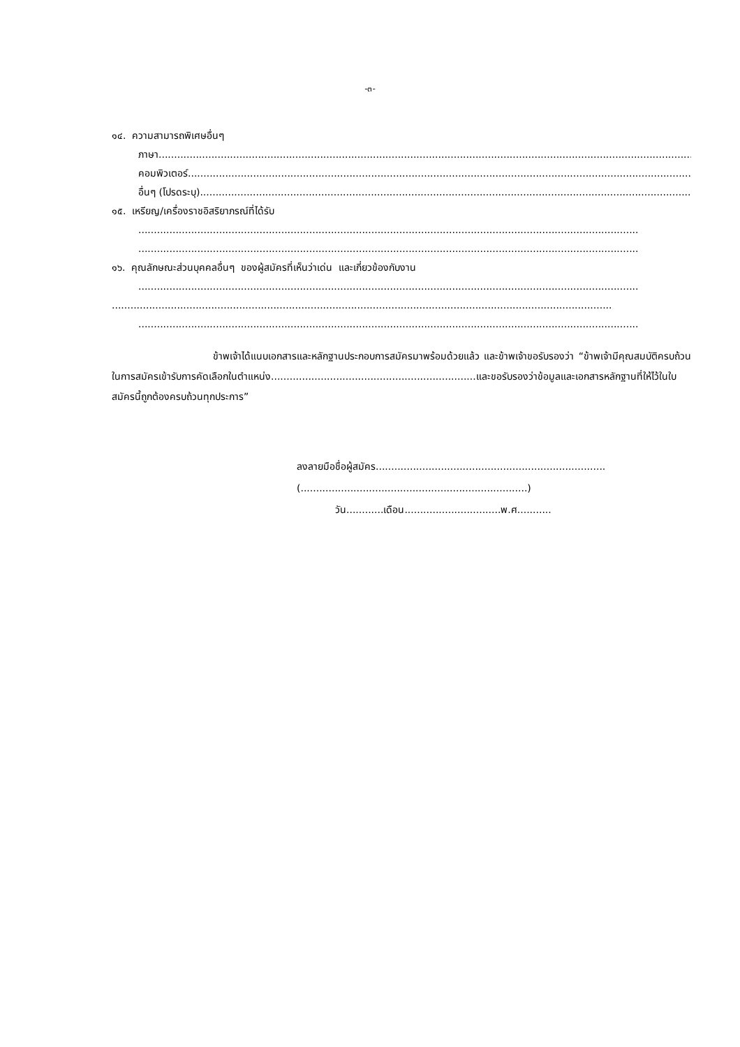-๓-
๑๔. ความสามารถพิเศษอื่นๆ
ภาษา..............................................................................................................................................................................................
คอมพิวเตอร์..............................................................................................................................................................................................
อื่นๆ (โปรดระบุ)..............................................................................................................................................................................................
๑๕. เหรียญ/เครื่องราชอิสริยาภรณ์ที่ได้รับ
.................................................................................................................................................................
.................................................................................................................................................................
๑๖. คุณลักษณะส่วนบุคคลอื่นๆ ของผู้สมัครที่เห็นว่าเด่น และเกี่ยวข้องกับงาน
.................................................................................................................................................................
.................................................................................................................................................................
.................................................................................................................................................................
ข้าพเจ้าได้แนบเอกสารและหลักฐานประกอบการสมัครมาพร้อมด้วยแล้ว และข้าพเจ้าขอรับรองว่า “ข้าพเจ้ามีคุณสมบัติครบถ้วนในการสมัครเข้ารับการคัดเลือกในตำแหน่ง..................................................................และขอรับรองว่าข้อมูลและเอกสารหลักฐานที่ให้ไว้ในใบสมัครนี้ถูกต้องครบถ้วนทุกประการ”
ลงลายมือชื่อผู้สมัคร..........................................................................
(.........................................................................)
วัน............เดือน...............................พ.ศ...........